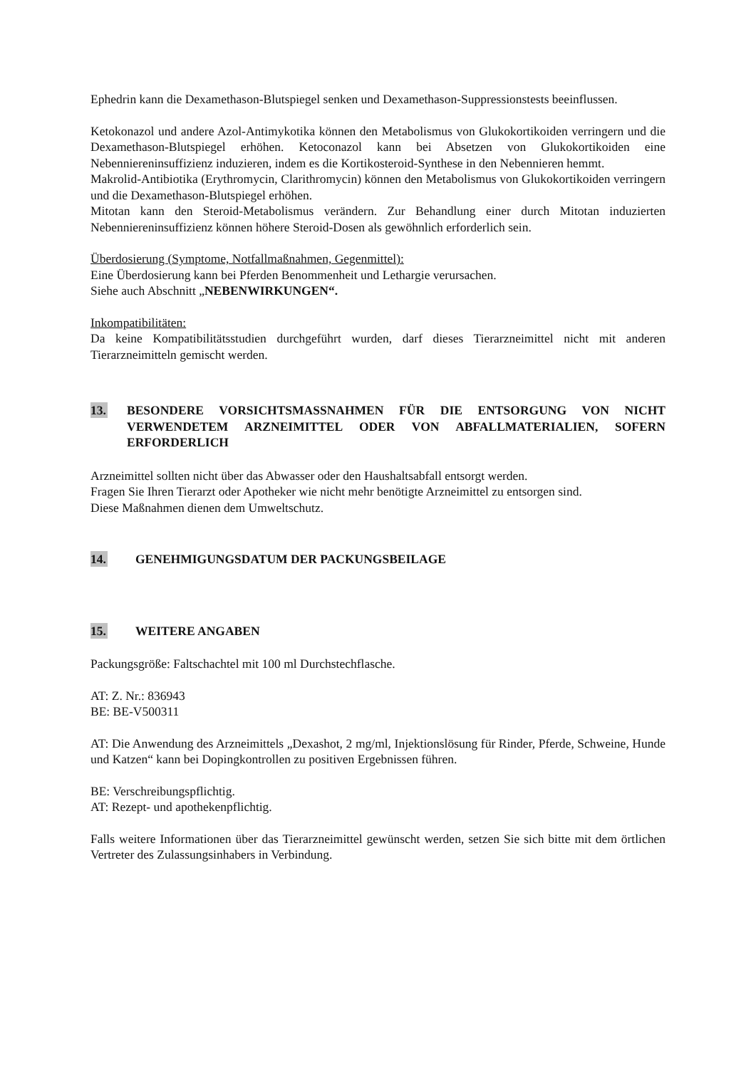Ephedrin kann die Dexamethason-Blutspiegel senken und Dexamethason-Suppressionstests beeinflussen.
Ketokonazol und andere Azol-Antimykotika können den Metabolismus von Glukokortikoiden verringern und die Dexamethason-Blutspiegel erhöhen. Ketoconazol kann bei Absetzen von Glukokortikoiden eine Nebenniereninsuffizienz induzieren, indem es die Kortikosteroid-Synthese in den Nebennieren hemmt.
Makrolid-Antibiotika (Erythromycin, Clarithromycin) können den Metabolismus von Glukokortikoiden verringern und die Dexamethason-Blutspiegel erhöhen.
Mitotan kann den Steroid-Metabolismus verändern. Zur Behandlung einer durch Mitotan induzierten Nebenniereninsuffizienz können höhere Steroid-Dosen als gewöhnlich erforderlich sein.
Überdosierung (Symptome, Notfallmaßnahmen, Gegenmittel):
Eine Überdosierung kann bei Pferden Benommenheit und Lethargie verursachen.
Siehe auch Abschnitt „NEBENWIRKUNGEN“.
Inkompatibilitäten:
Da keine Kompatibilitätsstudien durchgeführt wurden, darf dieses Tierarzneimittel nicht mit anderen Tierarzneimitteln gemischt werden.
13. BESONDERE VORSICHTSMASSNAHMEN FÜR DIE ENTSORGUNG VON NICHT VERWENDETEM ARZNEIMITTEL ODER VON ABFALLMATERIALIEN, SOFERN ERFORDERLICH
Arzneimittel sollten nicht über das Abwasser oder den Haushaltsabfall entsorgt werden.
Fragen Sie Ihren Tierarzt oder Apotheker wie nicht mehr benötigte Arzneimittel zu entsorgen sind.
Diese Maßnahmen dienen dem Umweltschutz.
14. GENEHMIGUNGSDATUM DER PACKUNGSBEILAGE
15. WEITERE ANGABEN
Packungsgröße: Faltschachtel mit 100 ml Durchstechflasche.
AT: Z. Nr.: 836943
BE: BE-V500311
AT: Die Anwendung des Arzneimittels „Dexashot, 2 mg/ml, Injektionslösung für Rinder, Pferde, Schweine, Hunde und Katzen“ kann bei Dopingkontrollen zu positiven Ergebnissen führen.
BE: Verschreibungspflichtig.
AT: Rezept- und apothekenpflichtig.
Falls weitere Informationen über das Tierarzneimittel gewünscht werden, setzen Sie sich bitte mit dem örtlichen Vertreter des Zulassungsinhabers in Verbindung.